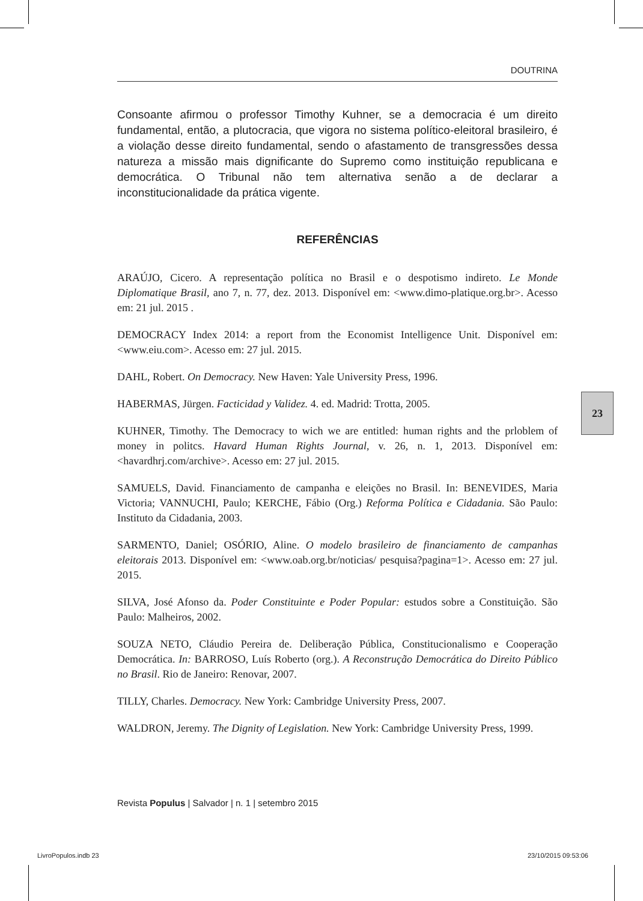DOUTRINA
Consoante afirmou o professor Timothy Kuhner, se a democracia é um direito fundamental, então, a plutocracia, que vigora no sistema político-eleitoral brasileiro, é a violação desse direito fundamental, sendo o afastamento de transgressões dessa natureza a missão mais dignificante do Supremo como instituição republicana e democrática. O Tribunal não tem alternativa senão a de declarar a inconstitucionalidade da prática vigente.
REFERÊNCIAS
ARAÚJO, Cicero. A representação política no Brasil e o despotismo indireto. Le Monde Diplomatique Brasil, ano 7, n. 77, dez. 2013. Disponível em: <www.dimo-platique.org.br>. Acesso em: 21 jul. 2015 .
DEMOCRACY Index 2014: a report from the Economist Intelligence Unit. Disponível em: <www.eiu.com>. Acesso em: 27 jul. 2015.
DAHL, Robert. On Democracy. New Haven: Yale University Press, 1996.
HABERMAS, Jürgen. Facticidad y Validez. 4. ed. Madrid: Trotta, 2005.
KUHNER, Timothy. The Democracy to wich we are entitled: human rights and the prloblem of money in politcs. Havard Human Rights Journal, v. 26, n. 1, 2013. Disponível em: <havardhrj.com/archive>. Acesso em: 27 jul. 2015.
SAMUELS, David. Financiamento de campanha e eleições no Brasil. In: BENEVIDES, Maria Victoria; VANNUCHI, Paulo; KERCHE, Fábio (Org.) Reforma Política e Cidadania. São Paulo: Instituto da Cidadania, 2003.
SARMENTO, Daniel; OSÓRIO, Aline. O modelo brasileiro de financiamento de campanhas eleitorais 2013. Disponível em: <www.oab.org.br/noticias/ pesquisa?pagina=1>. Acesso em: 27 jul. 2015.
SILVA, José Afonso da. Poder Constituinte e Poder Popular: estudos sobre a Constituição. São Paulo: Malheiros, 2002.
SOUZA NETO, Cláudio Pereira de. Deliberação Pública, Constitucionalismo e Cooperação Democrática. In: BARROSO, Luís Roberto (org.). A Reconstrução Democrática do Direito Público no Brasil. Rio de Janeiro: Renovar, 2007.
TILLY, Charles. Democracy. New York: Cambridge University Press, 2007.
WALDRON, Jeremy. The Dignity of Legislation. New York: Cambridge University Press, 1999.
23
Revista Populus | Salvador | n. 1 | setembro 2015
LivroPopulos.indb 23 23/10/2015 09:53:06